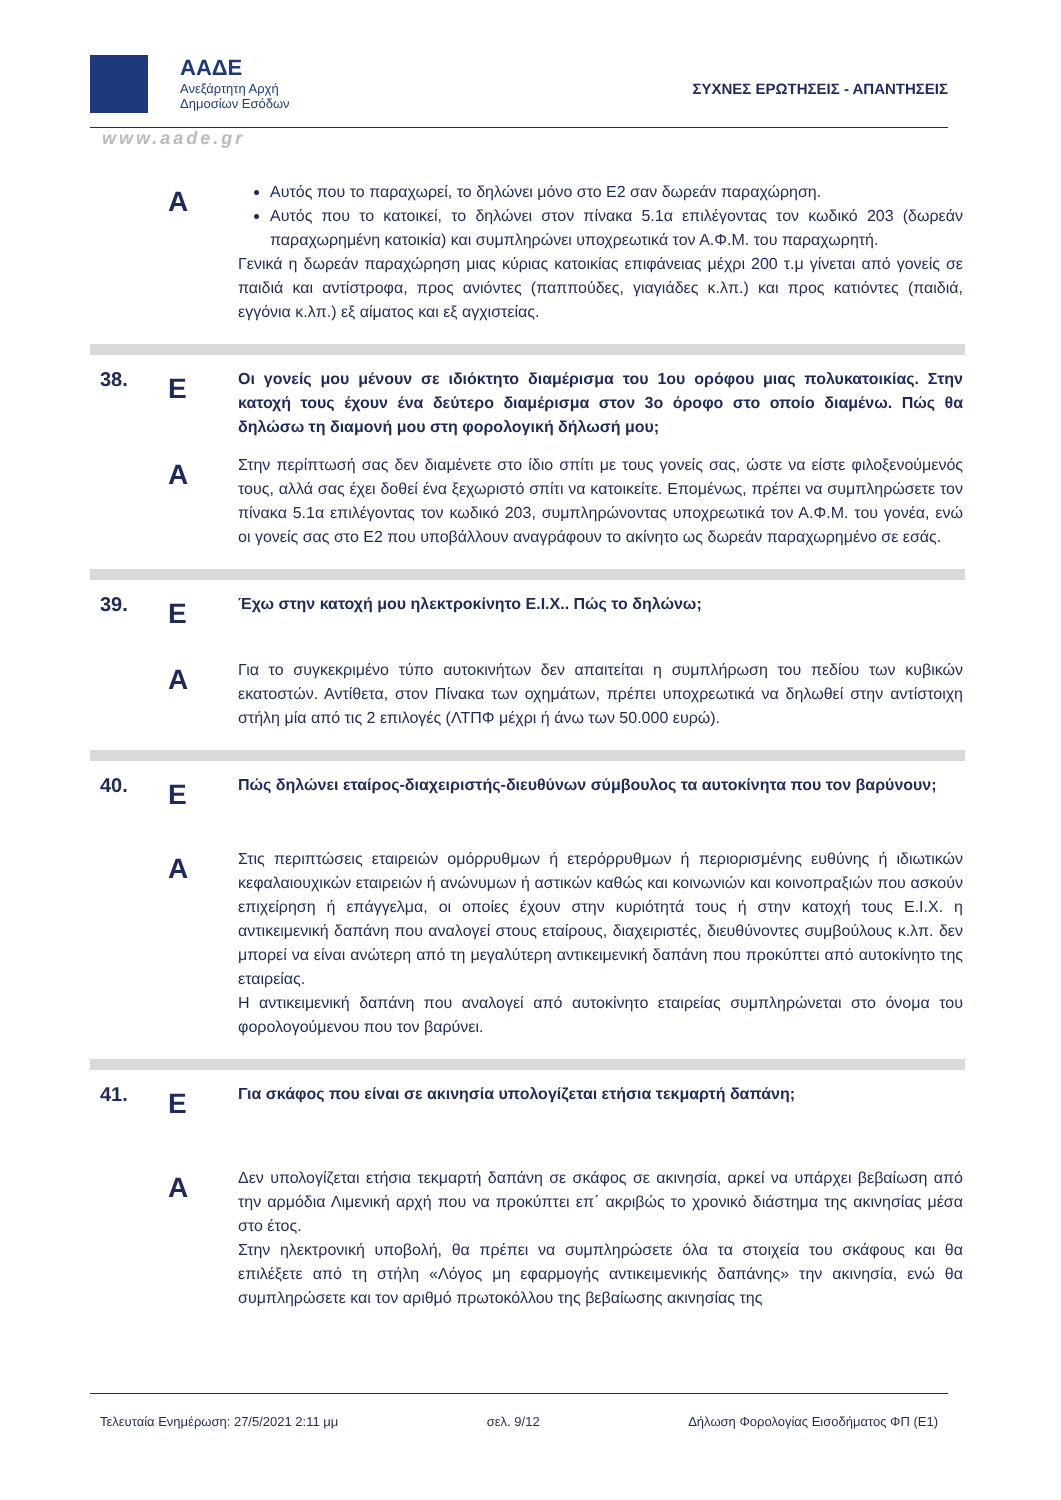ΑΑΔΕ
Ανεξάρτητη Αρχή
Δημοσίων Εσόδων
ΣΥΧΝΕΣ ΕΡΩΤΗΣΕΙΣ - ΑΠΑΝΤΗΣΕΙΣ
www.aade.gr
Α
Αυτός που το παραχωρεί, το δηλώνει μόνο στο Ε2 σαν δωρεάν παραχώρηση.
Αυτός που το κατοικεί, το δηλώνει στον πίνακα 5.1α επιλέγοντας τον κωδικό 203 (δωρεάν παραχωρημένη κατοικία) και συμπληρώνει υποχρεωτικά τον Α.Φ.Μ. του παραχωρητή.
Γενικά η δωρεάν παραχώρηση μιας κύριας κατοικίας επιφάνειας μέχρι 200 τ.μ γίνεται από γονείς σε παιδιά και αντίστροφα, προς ανιόντες (παππούδες, γιαγιάδες κ.λπ.) και προς κατιόντες (παιδιά, εγγόνια κ.λπ.) εξ αίματος και εξ αγχιστείας.
38.
Ε
Οι γονείς μου μένουν σε ιδιόκτητο διαμέρισμα του 1ου ορόφου μιας πολυκατοικίας. Στην κατοχή τους έχουν ένα δεύτερο διαμέρισμα στον 3ο όροφο στο οποίο διαμένω. Πώς θα δηλώσω τη διαμονή μου στη φορολογική δήλωσή μου;
Α
Στην περίπτωσή σας δεν διαμένετε στο ίδιο σπίτι με τους γονείς σας, ώστε να είστε φιλοξενούμενός τους, αλλά σας έχει δοθεί ένα ξεχωριστό σπίτι να κατοικείτε. Επομένως, πρέπει να συμπληρώσετε τον πίνακα 5.1α επιλέγοντας τον κωδικό 203, συμπληρώνοντας υποχρεωτικά τον Α.Φ.Μ. του γονέα, ενώ οι γονείς σας στο Ε2 που υποβάλλουν αναγράφουν το ακίνητο ως δωρεάν παραχωρημένο σε εσάς.
39.
Ε
Έχω στην κατοχή μου ηλεκτροκίνητο Ε.Ι.Χ.. Πώς το δηλώνω;
Α
Για το συγκεκριμένο τύπο αυτοκινήτων δεν απαιτείται η συμπλήρωση του πεδίου των κυβικών εκατοστών. Αντίθετα, στον Πίνακα των οχημάτων, πρέπει υποχρεωτικά να δηλωθεί στην αντίστοιχη στήλη μία από τις 2 επιλογές (ΛΤΠΦ μέχρι ή άνω των 50.000 ευρώ).
40.
Ε
Πώς δηλώνει εταίρος-διαχειριστής-διευθύνων σύμβουλος τα αυτοκίνητα που τον βαρύνουν;
Α
Στις περιπτώσεις εταιρειών ομόρρυθμων ή ετερόρρυθμων ή περιορισμένης ευθύνης ή ιδιωτικών κεφαλαιουχικών εταιρειών ή ανώνυμων ή αστικών καθώς και κοινωνιών και κοινοπραξιών που ασκούν επιχείρηση ή επάγγελμα, οι οποίες έχουν στην κυριότητά τους ή στην κατοχή τους Ε.Ι.Χ. η αντικειμενική δαπάνη που αναλογεί στους εταίρους, διαχειριστές, διευθύνοντες συμβούλους κ.λπ. δεν μπορεί να είναι ανώτερη από τη μεγαλύτερη αντικειμενική δαπάνη που προκύπτει από αυτοκίνητο της εταιρείας.
Η αντικειμενική δαπάνη που αναλογεί από αυτοκίνητο εταιρείας συμπληρώνεται στο όνομα του φορολογούμενου που τον βαρύνει.
41.
Ε
Για σκάφος που είναι σε ακινησία υπολογίζεται ετήσια τεκμαρτή δαπάνη;
Α
Δεν υπολογίζεται ετήσια τεκμαρτή δαπάνη σε σκάφος σε ακινησία, αρκεί να υπάρχει βεβαίωση από την αρμόδια Λιμενική αρχή που να προκύπτει επ΄ ακριβώς το χρονικό διάστημα της ακινησίας μέσα στο έτος.
Στην ηλεκτρονική υποβολή, θα πρέπει να συμπληρώσετε όλα τα στοιχεία του σκάφους και θα επιλέξετε από τη στήλη «Λόγος μη εφαρμογής αντικειμενικής δαπάνης» την ακινησία, ενώ θα συμπληρώσετε και τον αριθμό πρωτοκόλλου της βεβαίωσης ακινησίας της
Τελευταία Ενημέρωση: 27/5/2021 2:11 μμ σελ. 9/12 Δήλωση Φορολογίας Εισοδήματος ΦΠ (Ε1)